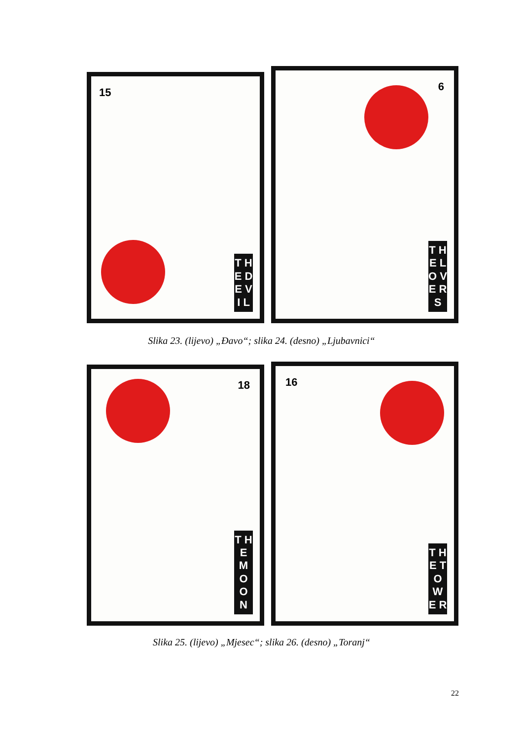15
T H E D E V I L
6
T H E L O V E R S
Slika 23. (lijevo) „Đavo“; slika 24. (desno) „Ljubavnici“
18
T H E M O O N
16
T H E T O W E R
Slika 25. (lijevo) „Mjesec“; slika 26. (desno) „Toranj“
22